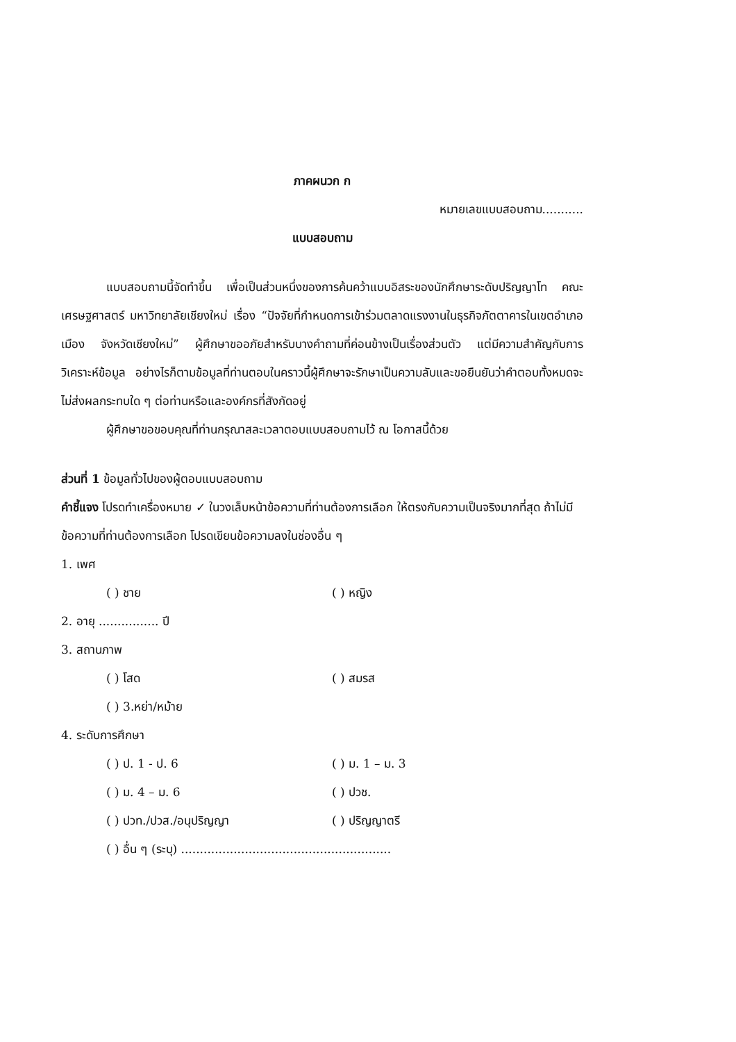ภาคผนวก ก
หมายเลขแบบสอบถาม...........
แบบสอบถาม
แบบสอบถามนี้จัดทำขึ้น เพื่อเป็นส่วนหนึ่งของการค้นคว้าแบบอิสระของนักศึกษาระดับปริญญาโท คณะเศรษฐศาสตร์ มหาวิทยาลัยเชียงใหม่ เรื่อง “ปัจจัยที่กำหนดการเข้าร่วมตลาดแรงงานในธุรกิจภัตตาคารในเขตอำเภอเมือง จังหวัดเชียงใหม่” ผู้ศึกษาขออภัยสำหรับบางคำถามที่ค่อนข้างเป็นเรื่องส่วนตัว แต่มีความสำคัญกับการวิเคราะห์ข้อมูล อย่างไรก็ตามข้อมูลที่ท่านตอบในคราวนี้ผู้ศึกษาจะรักษาเป็นความลับและขอยืนยันว่าคำตอบทั้งหมดจะไม่ส่งผลกระทบใด ๆ ต่อท่านหรือและองค์กรที่สังกัดอยู่
ผู้ศึกษาขอขอบคุณที่ท่านกรุณาสละเวลาตอบแบบสอบถามไว้ ณ โอกาสนี้ด้วย
ส่วนที่ 1 ข้อมูลทั่วไปของผู้ตอบแบบสอบถาม
คำชี้แจง โปรดทำเครื่องหมาย ✓ ในวงเล็บหน้าข้อความที่ท่านต้องการเลือก ให้ตรงกับความเป็นจริงมากที่สุด ถ้าไม่มีข้อความที่ท่านต้องการเลือก โปรดเขียนข้อความลงในช่องอื่น ๆ
1. เพศ
( ) ชาย ( ) หญิง
2. อายุ ................ ปี
3. สถานภาพ
( ) โสด ( ) สมรส
( ) 3.หย่า/หม้าย
4. ระดับการศึกษา
( ) ป. 1 - ป. 6 ( ) ม. 1 – ม. 3
( ) ม. 4 – ม. 6 ( ) ปวช.
( ) ปวท./ปวส./อนุปริญญา ( ) ปริญญาตรี
( ) อื่น ๆ (ระบุ) ........................................................